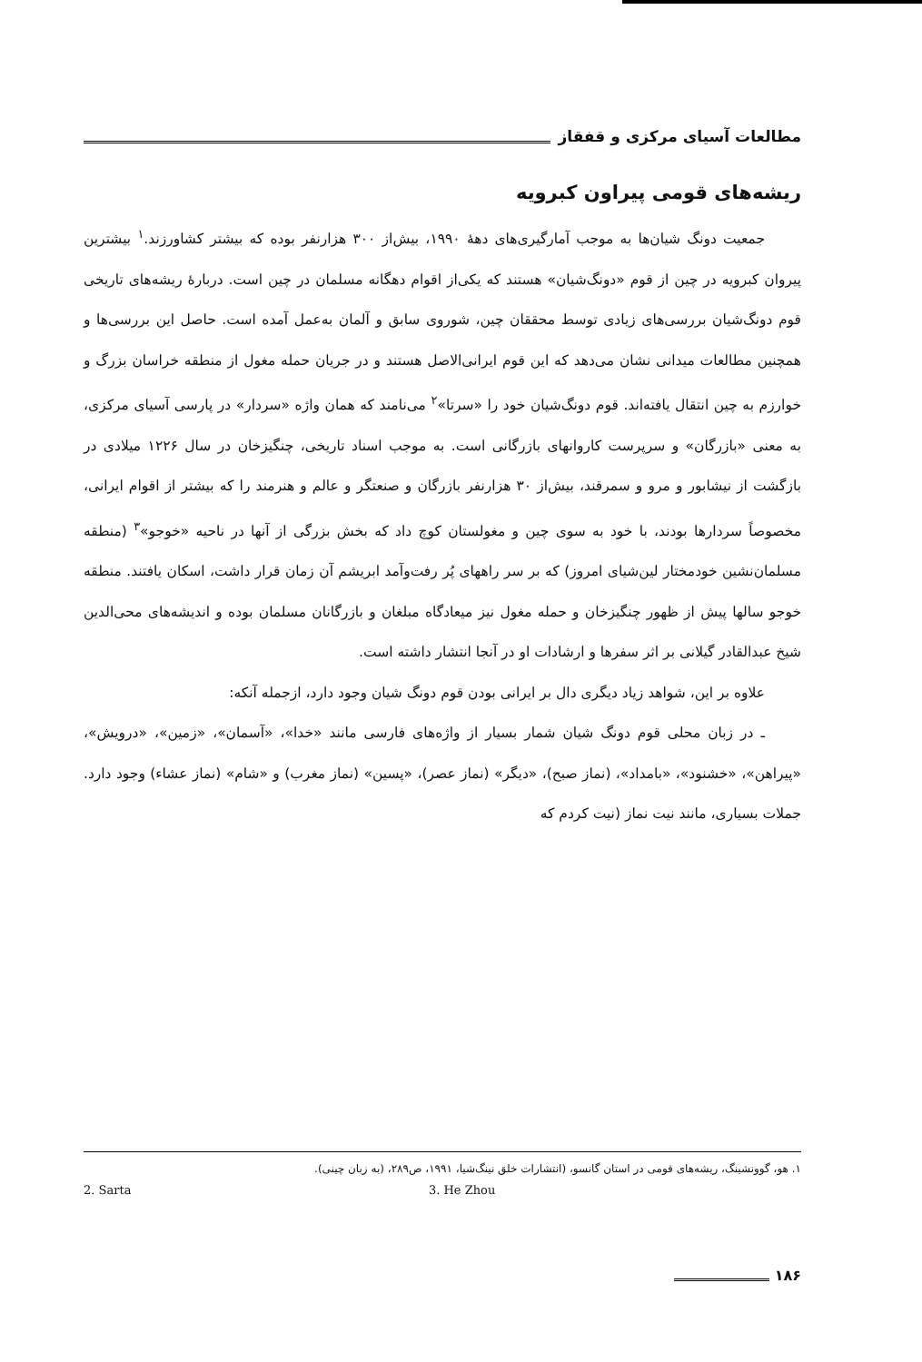مطالعات آسیای مرکزی و قفقاز
ریشه‌های قومی پیراون کبرویه
جمعیت دونگ شیان‌ها به موجب آمارگیری‌های دهۀ ۱۹۹۰، بیش‌از ۳۰۰ هزارنفر بوده که بیشتر کشاورزند.<sup>۱</sup> بیشترین پیروان کبرویه در چین از قوم «دونگ‌شیان» هستند که یکی‌از اقوام دهگانه مسلمان در چین است. دربارۀ ریشه‌های تاریخی قوم دونگ‌شیان بررسی‌های زیادی توسط محققان چین، شوروی سابق و آلمان به‌عمل آمده است. حاصل این بررسی‌ها و همچنین مطالعات میدانی نشان می‌دهد که این قوم ایرانی‌الاصل هستند و در جریان حمله مغول از منطقه خراسان بزرگ و خوارزم به چین انتقال یافته‌اند. قوم دونگ‌شیان خود را «سرتا»<sup>۲</sup> می‌نامند که همان واژه «سردار» در پارسی آسیای مرکزی، به معنی «بازرگان» و سرپرست کاروانهای بازرگانی است. به موجب اسناد تاریخی، چنگیزخان در سال ۱۲۲۶ میلادی در بازگشت از نیشابور و مرو و سمرقند، بیش‌از ۳۰ هزارنفر بازرگان و صنعتگر و عالم و هنرمند را که بیشتر از اقوام ایرانی، مخصوصاً سردارها بودند، با خود به سوی چین و مغولستان کوچ داد که بخش بزرگی از آنها در ناحیه «خوجو»<sup>۳</sup> (منطقه مسلمان‌نشین خودمختار لین‌شیای امروز) که بر سر راههای پُر رفت‌وآمد ابریشم آن زمان قرار داشت، اسکان یافتند. منطقه خوجو سالها پیش از ظهور چنگیزخان و حمله مغول نیز میعادگاه مبلغان و بازرگانان مسلمان بوده و اندیشه‌های محی‌الدین شیخ عبدالقادر گیلانی بر اثر سفرها و ارشادات او در آنجا انتشار داشته است.
علاوه بر این، شواهد زیاد دیگری دال بر ایرانی بودن قوم دونگ شیان وجود دارد، ازجمله آنکه:
ـ در زبان محلی قوم دونگ شیان شمار بسیار از واژه‌های فارسی مانند «خدا»، «آسمان»، «زمین»، «درویش»، «پیراهن»، «خشنود»، «بامداد»، (نماز صبح)، «دیگر» (نماز عصر)، «پسین» (نماز مغرب) و «شام» (نماز عشاء) وجود دارد. جملات بسیاری، مانند نیت نماز (نیت کردم که
۱. هو، گوونشینگ، ریشه‌های قومی در استان گانسو، (انتشارات خلق نینگ‌شیا، ۱۹۹۱، ص۲۸۹، (به زبان چینی).
2. Sarta 3. He Zhou
۱۸۶